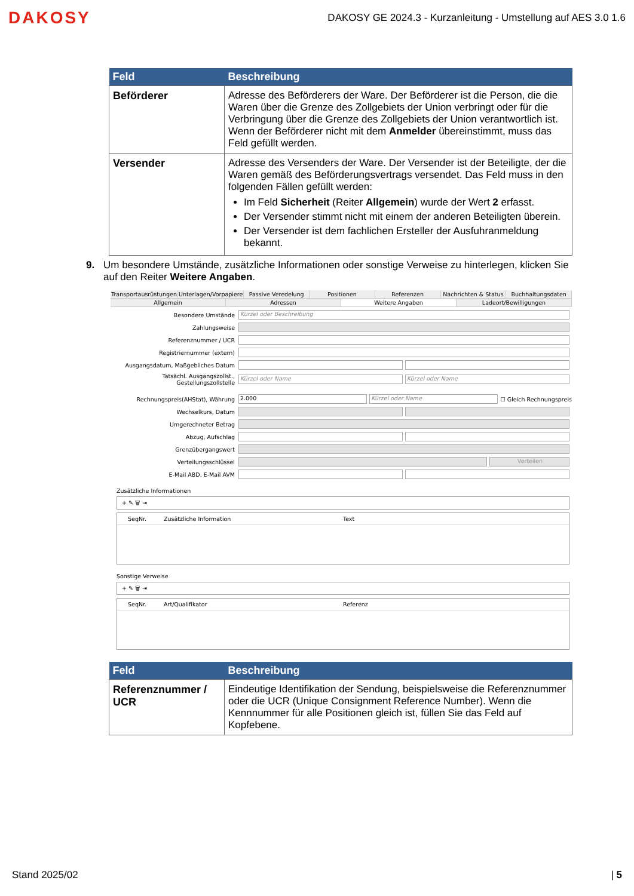DAKOSY
DAKOSY GE 2024.3 - Kurzanleitung - Umstellung auf AES 3.0 1.6
| Feld | Beschreibung |
| --- | --- |
| Beförderer | Adresse des Beförderers der Ware. Der Beförderer ist die Person, die die Waren über die Grenze des Zollgebiets der Union verbringt oder für die Verbringung über die Grenze des Zollgebiets der Union verantwortlich ist. Wenn der Beförderer nicht mit dem Anmelder übereinstimmt, muss das Feld gefüllt werden. |
| Versender | Adresse des Versenders der Ware. Der Versender ist der Beteiligte, der die Waren gemäß des Beförderungsvertrags versendet. Das Feld muss in den folgenden Fällen gefüllt werden: Im Feld Sicherheit (Reiter Allgemein ) wurde der Wert 2 erfasst. Der Versender stimmt nicht mit einem der anderen Beteiligten überein. Der Versender ist dem fachlichen Ersteller der Ausfuhranmeldung bekannt. |
9. Um besondere Umstände, zusätzliche Informationen oder sonstige Verweise zu hinterlegen, klicken Sie auf den Reiter Weitere Angaben.
Transportausrüstungen Unterlagen/Vorpapiere Passive Veredelung Positionen Referenzen Nachrichten & Status Buchhaltungsdaten
Allgemein Adressen Weitere Angaben Ladeort/Bewilligungen
Besondere Umstände Kürzel oder Beschreibung
Zahlungsweise
Referenznummer / UCR
Registriernummer (extern)
Ausgangsdatum, Maßgebliches Datum
Tatsächl. Ausgangszollst., Gestellungszollstelle Kürzel oder Name Kürzel oder Name
Rechnungspreis(AHStat), Währung 2.000 Kürzel oder Name ☐ Gleich Rechnungspreis
Wechselkurs, Datum
Umgerechneter Betrag
Abzug, Aufschlag
Grenzübergangswert
Verteilungsschlüssel Verteilen
E-Mail ABD, E-Mail AVM
Zusätzliche Informationen
+ ✎ 🗑 ⇥
SeqNr. Zusätzliche Information Text
Sonstige Verweise
+ ✎ 🗑 ⇥
SeqNr. Art/Qualifikator Referenz
| Feld | Beschreibung |
| --- | --- |
| Referenznummer / UCR | Eindeutige Identifikation der Sendung, beispielsweise die Referenznummer oder die UCR (Unique Consignment Reference Number). Wenn die Kennnummer für alle Positionen gleich ist, füllen Sie das Feld auf Kopfebene. |
Stand 2025/02 | 5